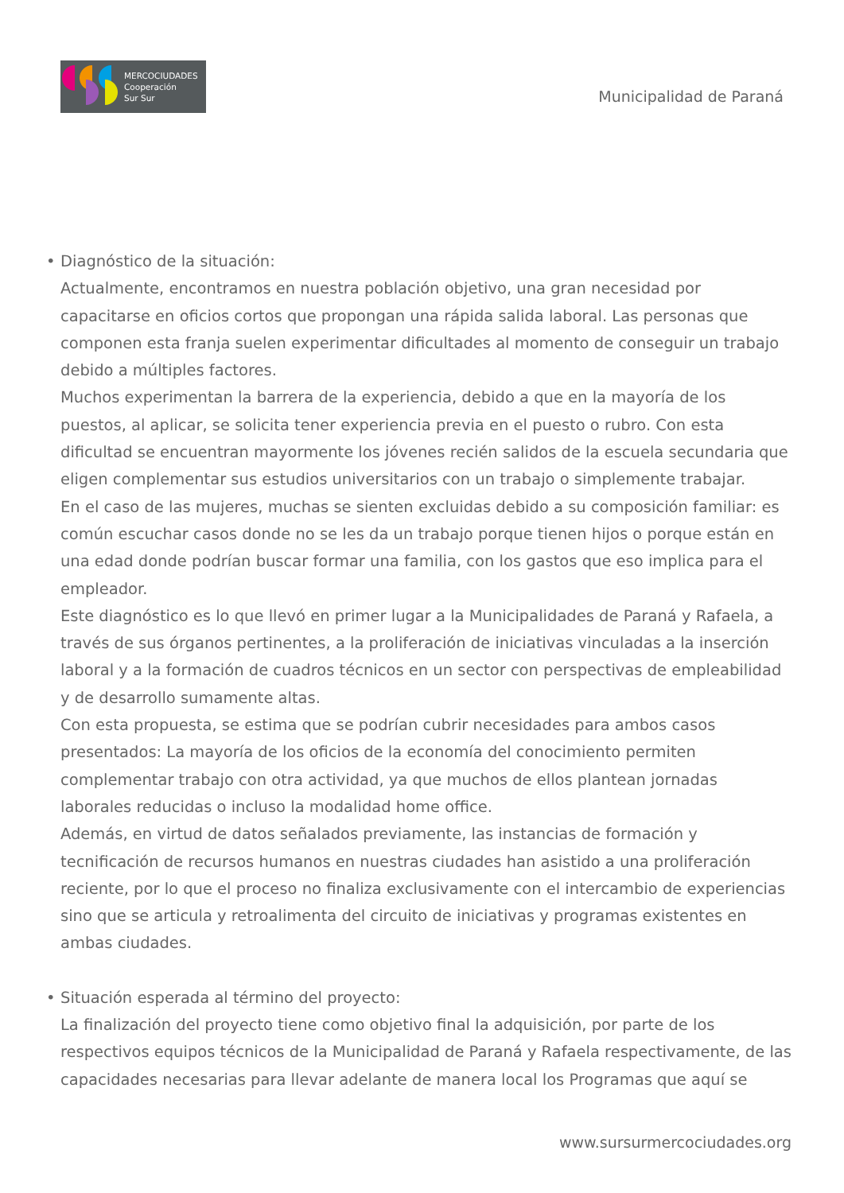MERCOCIUDADES
Cooperación
Sur Sur
Municipalidad de Paraná
• Diagnóstico de la situación:
Actualmente, encontramos en nuestra población objetivo, una gran necesidad por capacitarse en oficios cortos que propongan una rápida salida laboral. Las personas que componen esta franja suelen experimentar dificultades al momento de conseguir un trabajo debido a múltiples factores.
Muchos experimentan la barrera de la experiencia, debido a que en la mayoría de los puestos, al aplicar, se solicita tener experiencia previa en el puesto o rubro. Con esta dificultad se encuentran mayormente los jóvenes recién salidos de la escuela secundaria que eligen complementar sus estudios universitarios con un trabajo o simplemente trabajar.
En el caso de las mujeres, muchas se sienten excluidas debido a su composición familiar: es común escuchar casos donde no se les da un trabajo porque tienen hijos o porque están en una edad donde podrían buscar formar una familia, con los gastos que eso implica para el empleador.
Este diagnóstico es lo que llevó en primer lugar a la Municipalidades de Paraná y Rafaela, a través de sus órganos pertinentes, a la proliferación de iniciativas vinculadas a la inserción laboral y a la formación de cuadros técnicos en un sector con perspectivas de empleabilidad y de desarrollo sumamente altas.
Con esta propuesta, se estima que se podrían cubrir necesidades para ambos casos presentados: La mayoría de los oficios de la economía del conocimiento permiten complementar trabajo con otra actividad, ya que muchos de ellos plantean jornadas laborales reducidas o incluso la modalidad home office.
Además, en virtud de datos señalados previamente, las instancias de formación y tecnificación de recursos humanos en nuestras ciudades han asistido a una proliferación reciente, por lo que el proceso no finaliza exclusivamente con el intercambio de experiencias sino que se articula y retroalimenta del circuito de iniciativas y programas existentes en ambas ciudades.
• Situación esperada al término del proyecto:
La finalización del proyecto tiene como objetivo final la adquisición, por parte de los respectivos equipos técnicos de la Municipalidad de Paraná y Rafaela respectivamente, de las capacidades necesarias para llevar adelante de manera local los Programas que aquí se
www.sursurmercociudades.org